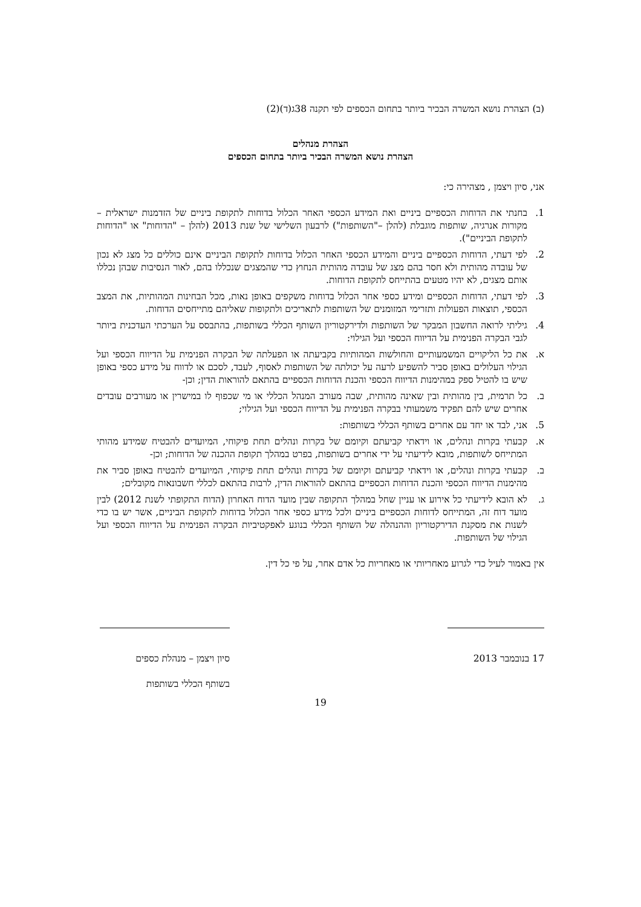(ב) הצהרת נושא המשרה הבכיר ביותר בתחום הכספים לפי תקנה 38ג(ד)(2)
הצהרת מנהלים
הצהרת נושא המשרה הבכיר ביותר בתחום הכספים
אני, סיון ויצמן , מצהירה כי:
1. בחנתי את הדוחות הכספיים ביניים ואת המידע הכספי האחר הכלול בדוחות לתקופת ביניים של הזדמנות ישראלית – מקורות אנרגיה, שותפות מוגבלת (להלן –"השותפות") לרבעון השלישי של שנת 2013 (להלן – "הדוחות" או "הדוחות לתקופת הביניים").
2. לפי דעתי, הדוחות הכספיים ביניים והמידע הכספי האחר הכלול בדוחות לתקופת הביניים אינם כוללים כל מצג לא נכון של עובדה מהותית ולא חסר בהם מצג של עובדה מהותית הנחוץ כדי שהמצגים שנכללו בהם, לאור הנסיבות שבהן נכללו אותם מצגים, לא יהיו מטעים בהתייחס לתקופת הדוחות.
3. לפי דעתי, הדוחות הכספיים ומידע כספי אחר הכלול בדוחות משקפים באופן נאות, מכל הבחינות המהותיות, את המצב הכספי, תוצאות הפעולות ותזרימי המזומנים של השותפות לתאריכים ולתקופות שאליהם מתייחסים הדוחות.
4. גיליתי לרואה החשבון המבקר של השותפות ולדירקטוריון השותף הכללי בשותפות, בהתבסס על הערכתי העדכנית ביותר לגבי הבקרה הפנימית על הדיווח הכספי ועל הגילוי:
א. את כל הליקויים המשמעותיים והחולשות המהותיות בקביעתה או הפעלתה של הבקרה הפנימית על הדיווח הכספי ועל הגילוי העלולים באופן סביר להשפיע לרעה על יכולתה של השותפות לאסוף, לעבד, לסכם או לדווח על מידע כספי באופן שיש בו להטיל ספק במהימנות הדיווח הכספי והכנת הדוחות הכספיים בהתאם להוראות הדין; וכן-
ב. כל תרמית, בין מהותית ובין שאינה מהותית, שבה מעורב המנהל הכללי או מי שכפוף לו במישרין או מעורבים עובדים אחרים שיש להם תפקיד משמעותי בבקרה הפנימית על הדיווח הכספי ועל הגילוי;
5. אני, לבד או יחד עם אחרים בשותף הכללי בשותפות:
א. קבעתי בקרות ונהלים, או וידאתי קביעתם וקיומם של בקרות ונהלים תחת פיקוחי, המיועדים להבטיח שמידע מהותי המתייחס לשותפות, מובא לידיעתי על ידי אחרים בשותפות, בפרט במהלך תקופת ההכנה של הדוחות; וכן-
ב. קבעתי בקרות ונהלים, או וידאתי קביעתם וקיומם של בקרות ונהלים תחת פיקוחי, המיועדים להבטיח באופן סביר את מהימנות הדיווח הכספי והכנת הדוחות הכספיים בהתאם להוראות הדין, לרבות בהתאם לכללי חשבונאות מקובלים;
ג. לא הובא לידיעתי כל אירוע או עניין שחל במהלך התקופה שבין מועד הדוח האחרון (הדוח התקופתי לשנת 2012) לבין מועד דוח זה, המתייחס לדוחות הכספיים ביניים ולכל מידע כספי אחר הכלול בדוחות לתקופת הביניים, אשר יש בו כדי לשנות את מסקנת הדירקטוריון וההנהלה של השותף הכללי בנוגע לאפקטיביות הבקרה הפנימית על הדיווח הכספי ועל הגילוי של השותפות.
אין באמור לעיל כדי לגרוע מאחריותי או מאחריות כל אדם אחר, על פי כל דין.
17 בנובמבר 2013 סיון ויצמן – מנהלת כספים
בשותף הכללי בשותפות
19